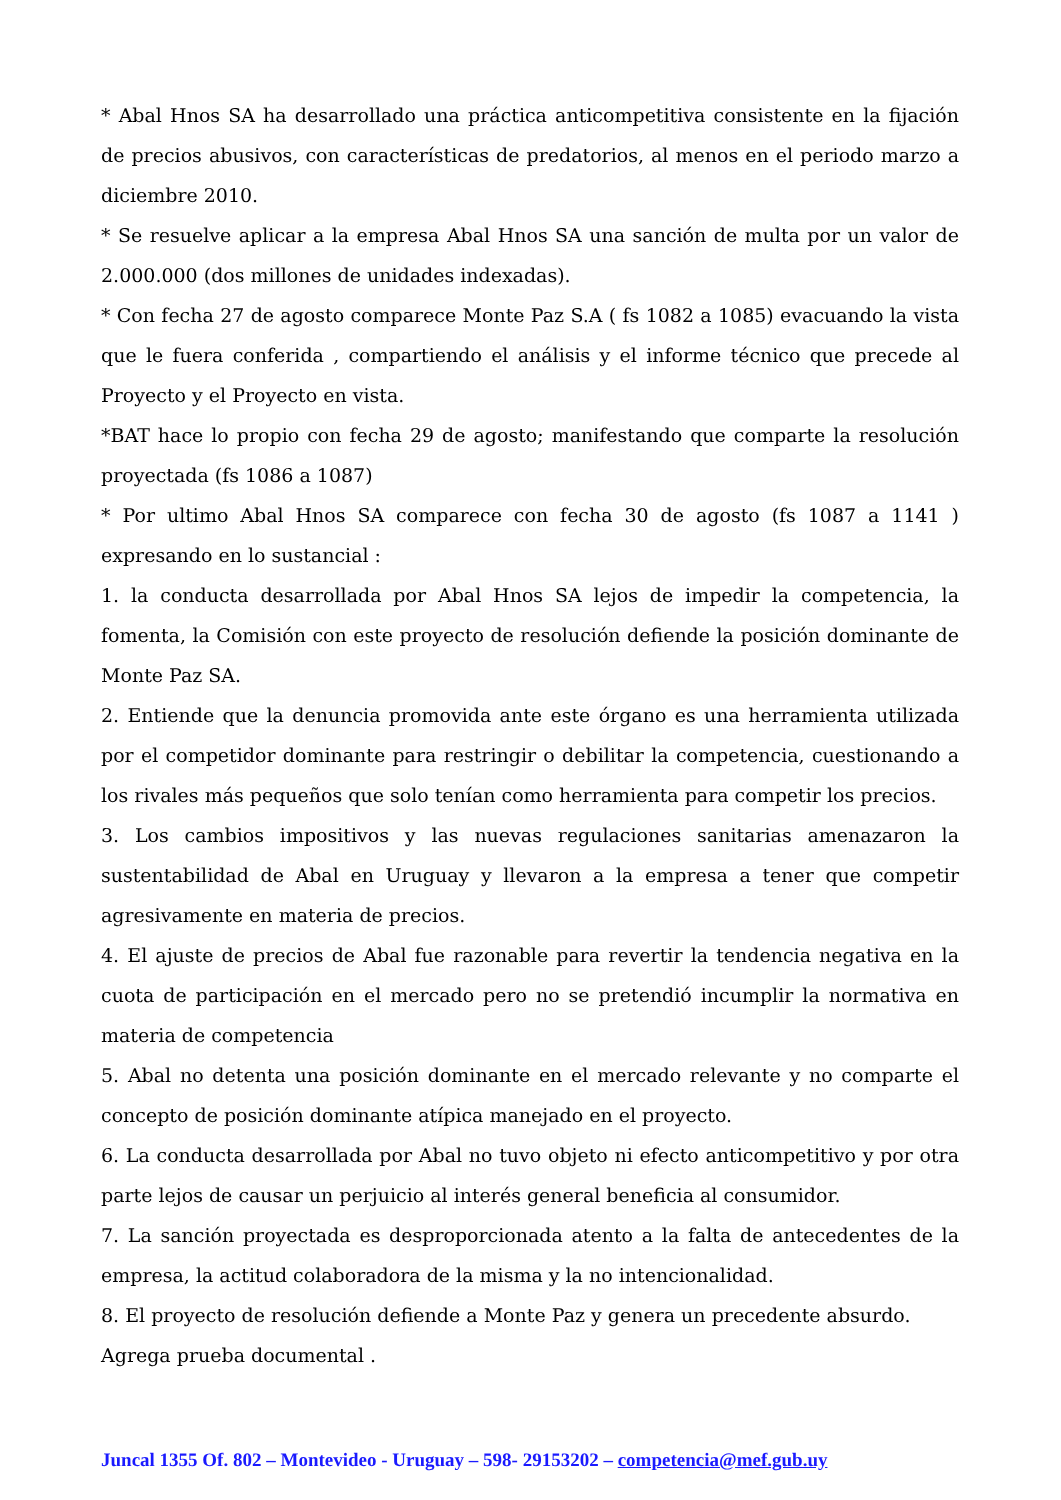* Abal Hnos SA ha desarrollado una práctica anticompetitiva consistente en la fijación de precios abusivos, con características de predatorios, al menos en el periodo marzo a diciembre 2010.
* Se resuelve aplicar a la empresa Abal Hnos SA una sanción de multa por un valor de 2.000.000 (dos millones de unidades indexadas).
* Con fecha 27 de agosto comparece Monte Paz S.A ( fs 1082 a 1085) evacuando la vista que le fuera conferida , compartiendo el análisis y el informe técnico que precede al Proyecto y el Proyecto en vista.
*BAT hace lo propio con fecha 29 de agosto; manifestando que comparte la resolución proyectada (fs 1086 a 1087)
* Por ultimo Abal Hnos SA comparece con fecha 30 de agosto (fs 1087 a 1141 ) expresando en lo sustancial :
1. la conducta desarrollada por Abal Hnos SA lejos de impedir la competencia, la fomenta, la Comisión con este proyecto de resolución defiende la posición dominante de Monte Paz SA.
2. Entiende que la denuncia promovida ante este órgano es una herramienta utilizada por el competidor dominante para restringir o debilitar la competencia, cuestionando a los rivales más pequeños que solo tenían como herramienta para competir los precios.
3. Los cambios impositivos y las nuevas regulaciones sanitarias amenazaron la sustentabilidad de Abal en Uruguay y llevaron a la empresa a tener que competir agresivamente en materia de precios.
4. El ajuste de precios de Abal fue razonable para revertir la tendencia negativa en la cuota de participación en el mercado pero no se pretendió incumplir la normativa en materia de competencia
5. Abal no detenta una posición dominante en el mercado relevante y no comparte el concepto de posición dominante atípica manejado en el proyecto.
6. La conducta desarrollada por Abal no tuvo objeto ni efecto anticompetitivo y por otra parte lejos de causar un perjuicio al interés general beneficia al consumidor.
7. La sanción proyectada es desproporcionada atento a la falta de antecedentes de la empresa, la actitud colaboradora de la misma y la no intencionalidad.
8. El proyecto de resolución defiende a Monte Paz y genera un precedente absurdo.
Agrega prueba documental .
Juncal 1355 Of. 802 – Montevideo - Uruguay – 598- 29153202 – competencia@mef.gub.uy